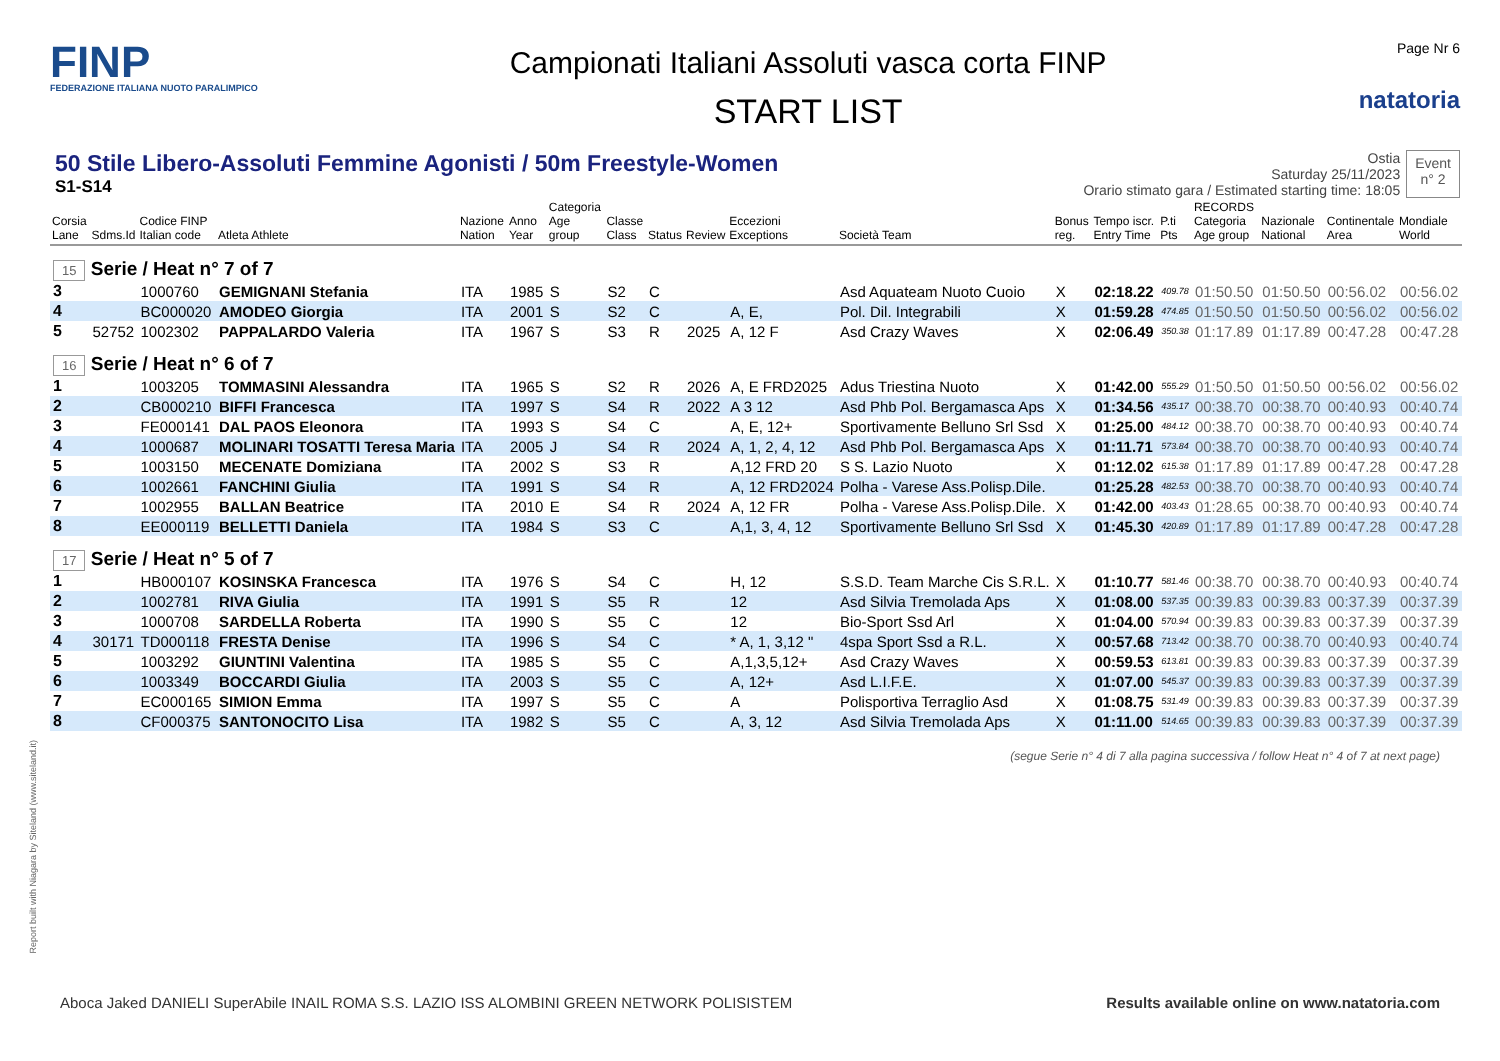FINP
FEDERAZIONE ITALIANA NUOTO PARALIMPICO
Campionati Italiani Assoluti vasca corta FINP
START LIST
Page Nr 6
natatoria
50 Stile Libero-Assoluti Femmine Agonisti / 50m Freestyle-Women
S1-S14
Ostia
Saturday 25/11/2023
Orario stimato gara / Estimated starting time: 18:05
Event
n° 2
| Corsia Lane | Sdms.Id | Codice FINP Italian code | Atleta Athlete | Nazione Nation | Anno Year | Categoria Age group | Classe Class | Status | Review | Eccezioni Exceptions | Società Team | Bonus reg. | Tempo iscr. Entry Time | P.ti Pts | RECORDS Categoria Age group | Nazionale National | Continentale Area | Mondiale World |
| --- | --- | --- | --- | --- | --- | --- | --- | --- | --- | --- | --- | --- | --- | --- | --- | --- | --- | --- |
| 15 Serie / Heat n° 7 of 7 | | | | | | | | | | | | | | | | | | |
| 3 | | 1000760 | GEMIGNANI Stefania | ITA | 1985 | S | S2 | C | | | Asd Aquateam Nuoto Cuoio | X | 02:18.22 | 409.78 | 01:50.50 | 01:50.50 | 00:56.02 | 00:56.02 |
| 4 | | BC000020 | AMODEO Giorgia | ITA | 2001 | S | S2 | C | | A, E, | Pol. Dil. Integrabili | X | 01:59.28 | 474.85 | 01:50.50 | 01:50.50 | 00:56.02 | 00:56.02 |
| 5 | 52752 | 1002302 | PAPPALARDO Valeria | ITA | 1967 | S | S3 | R | 2025 | A, 12 F | Asd Crazy Waves | X | 02:06.49 | 350.38 | 01:17.89 | 01:17.89 | 00:47.28 | 00:47.28 |
| 16 Serie / Heat n° 6 of 7 | | | | | | | | | | | | | | | | | | |
| 1 | | 1003205 | TOMMASINI Alessandra | ITA | 1965 | S | S2 | R | 2026 | A, E FRD2025 | Adus Triestina Nuoto | X | 01:42.00 | 555.29 | 01:50.50 | 01:50.50 | 00:56.02 | 00:56.02 |
| 2 | | CB000210 | BIFFI Francesca | ITA | 1997 | S | S4 | R | 2022 | A 3 12 | Asd Phb Pol. Bergamasca Aps | X | 01:34.56 | 435.17 | 00:38.70 | 00:38.70 | 00:40.93 | 00:40.74 |
| 3 | | FE000141 | DAL PAOS Eleonora | ITA | 1993 | S | S4 | C | | A, E, 12+ | Sportivamente Belluno Srl Ssd | X | 01:25.00 | 484.12 | 00:38.70 | 00:38.70 | 00:40.93 | 00:40.74 |
| 4 | | 1000687 | MOLINARI TOSATTI Teresa Maria | ITA | 2005 | J | S4 | R | 2024 | A, 1, 2, 4, 12 | Asd Phb Pol. Bergamasca Aps | X | 01:11.71 | 573.84 | 00:38.70 | 00:38.70 | 00:40.93 | 00:40.74 |
| 5 | | 1003150 | MECENATE Domiziana | ITA | 2002 | S | S3 | R | | A,12 FRD 20 | S S. Lazio Nuoto | X | 01:12.02 | 615.38 | 01:17.89 | 01:17.89 | 00:47.28 | 00:47.28 |
| 6 | | 1002661 | FANCHINI Giulia | ITA | 1991 | S | S4 | R | | A, 12 FRD2024 | Polha - Varese Ass.Polisp.Dile. | | 01:25.28 | 482.53 | 00:38.70 | 00:38.70 | 00:40.93 | 00:40.74 |
| 7 | | 1002955 | BALLAN Beatrice | ITA | 2010 | E | S4 | R | 2024 | A, 12 FR | Polha - Varese Ass.Polisp.Dile. | X | 01:42.00 | 403.43 | 01:28.65 | 00:38.70 | 00:40.93 | 00:40.74 |
| 8 | | EE000119 | BELLETTI Daniela | ITA | 1984 | S | S3 | C | | A,1, 3, 4, 12 | Sportivamente Belluno Srl Ssd | X | 01:45.30 | 420.89 | 01:17.89 | 01:17.89 | 00:47.28 | 00:47.28 |
| 17 Serie / Heat n° 5 of 7 | | | | | | | | | | | | | | | | | | |
| 1 | | HB000107 | KOSINSKA Francesca | ITA | 1976 | S | S4 | C | | H, 12 | S.S.D. Team Marche Cis S.R.L. | X | 01:10.77 | 581.46 | 00:38.70 | 00:38.70 | 00:40.93 | 00:40.74 |
| 2 | | 1002781 | RIVA Giulia | ITA | 1991 | S | S5 | R | | 12 | Asd Silvia Tremolada Aps | X | 01:08.00 | 537.35 | 00:39.83 | 00:39.83 | 00:37.39 | 00:37.39 |
| 3 | | 1000708 | SARDELLA Roberta | ITA | 1990 | S | S5 | C | | 12 | Bio-Sport Ssd Arl | X | 01:04.00 | 570.94 | 00:39.83 | 00:39.83 | 00:37.39 | 00:37.39 |
| 4 | 30171 | TD000118 | FRESTA Denise | ITA | 1996 | S | S4 | C | | * A, 1, 3,12 " | 4spa Sport Ssd a R.L. | X | 00:57.68 | 713.42 | 00:38.70 | 00:38.70 | 00:40.93 | 00:40.74 |
| 5 | | 1003292 | GIUNTINI Valentina | ITA | 1985 | S | S5 | C | | A,1,3,5,12+ | Asd Crazy Waves | X | 00:59.53 | 613.81 | 00:39.83 | 00:39.83 | 00:37.39 | 00:37.39 |
| 6 | | 1003349 | BOCCARDI Giulia | ITA | 2003 | S | S5 | C | | A, 12+ | Asd L.I.F.E. | X | 01:07.00 | 545.37 | 00:39.83 | 00:39.83 | 00:37.39 | 00:37.39 |
| 7 | | EC000165 | SIMION Emma | ITA | 1997 | S | S5 | C | | A | Polisportiva Terraglio Asd | X | 01:08.75 | 531.49 | 00:39.83 | 00:39.83 | 00:37.39 | 00:37.39 |
| 8 | | CF000375 | SANTONOCITO Lisa | ITA | 1982 | S | S5 | C | | A, 3, 12 | Asd Silvia Tremolada Aps | X | 01:11.00 | 514.65 | 00:39.83 | 00:39.83 | 00:37.39 | 00:37.39 |
(segue Serie n° 4 di 7 alla pagina successiva / follow Heat n° 4 of 7 at next page)
Report built with Niagara by Siteland (www.siteland.it)
Aboca Jaked DANIELI SuperAbile INAIL ROMA S.S. LAZIO ISS ALOMBINI GREEN NETWORK POLISISTEM
Results available online on www.natatoria.com